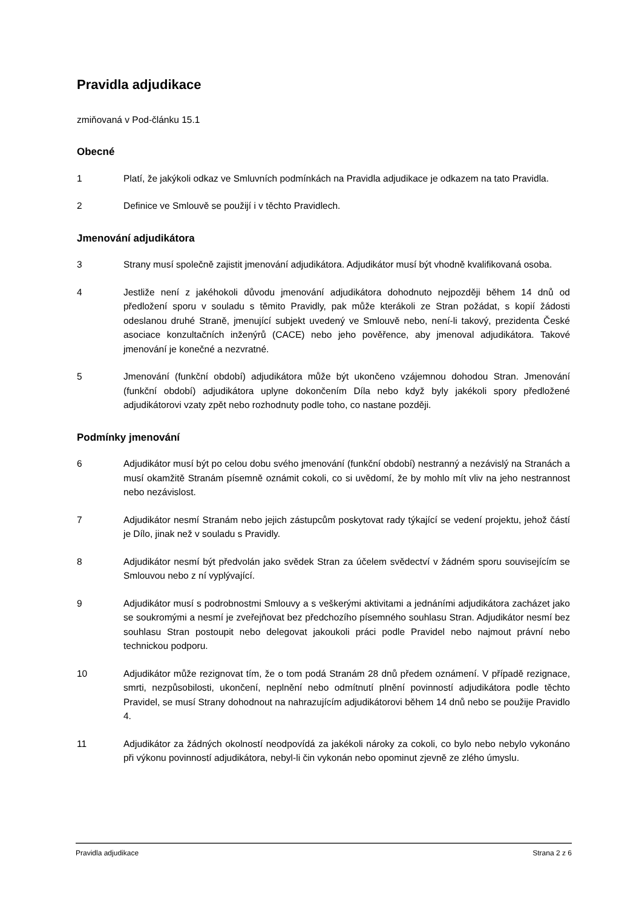Pravidla adjudikace
zmiňovaná v Pod-článku 15.1
Obecné
1 Platí, že jakýkoli odkaz ve Smluvních podmínkách na Pravidla adjudikace je odkazem na tato Pravidla.
2 Definice ve Smlouvě se použijí i v těchto Pravidlech.
Jmenování adjudikátora
3 Strany musí společně zajistit jmenování adjudikátora. Adjudikátor musí být vhodně kvalifikovaná osoba.
4 Jestliže není z jakéhokoli důvodu jmenování adjudikátora dohodnuto nejpozději během 14 dnů od předložení sporu v souladu s těmito Pravidly, pak může kterákoli ze Stran požádat, s kopií žádosti odeslanou druhé Straně, jmenující subjekt uvedený ve Smlouvě nebo, není-li takový, prezidenta České asociace konzultačních inženýrů (CACE) nebo jeho pověřence, aby jmenoval adjudikátora. Takové jmenování je konečné a nezvratné.
5 Jmenování (funkční období) adjudikátora může být ukončeno vzájemnou dohodou Stran. Jmenování (funkční období) adjudikátora uplyne dokončením Díla nebo když byly jakékoli spory předložené adjudikátorovi vzaty zpět nebo rozhodnuty podle toho, co nastane později.
Podmínky jmenování
6 Adjudikátor musí být po celou dobu svého jmenování (funkční období) nestranný a nezávislý na Stranách a musí okamžitě Stranám písemně oznámit cokoli, co si uvědomí, že by mohlo mít vliv na jeho nestrannost nebo nezávislost.
7 Adjudikátor nesmí Stranám nebo jejich zástupcům poskytovat rady týkající se vedení projektu, jehož částí je Dílo, jinak než v souladu s Pravidly.
8 Adjudikátor nesmí být předvolán jako svědek Stran za účelem svědectví v žádném sporu souvisejícím se Smlouvou nebo z ní vyplývající.
9 Adjudikátor musí s podrobnostmi Smlouvy a s veškerými aktivitami a jednáními adjudikátora zacházet jako se soukromými a nesmí je zveřejňovat bez předchozího písemného souhlasu Stran. Adjudikátor nesmí bez souhlasu Stran postoupit nebo delegovat jakoukoli práci podle Pravidel nebo najmout právní nebo technickou podporu.
10 Adjudikátor může rezignovat tím, že o tom podá Stranám 28 dnů předem oznámení. V případě rezignace, smrti, nezpůsobilosti, ukončení, neplnění nebo odmítnutí plnění povinností adjudikátora podle těchto Pravidel, se musí Strany dohodnout na nahrazujícím adjudikátorovi během 14 dnů nebo se použije Pravidlo 4.
11 Adjudikátor za žádných okolností neodpovídá za jakékoli nároky za cokoli, co bylo nebo nebylo vykonáno při výkonu povinností adjudikátora, nebyl-li čin vykonán nebo opominut zjevně ze zlého úmyslu.
Pravidla adjudikace Strana 2 z 6